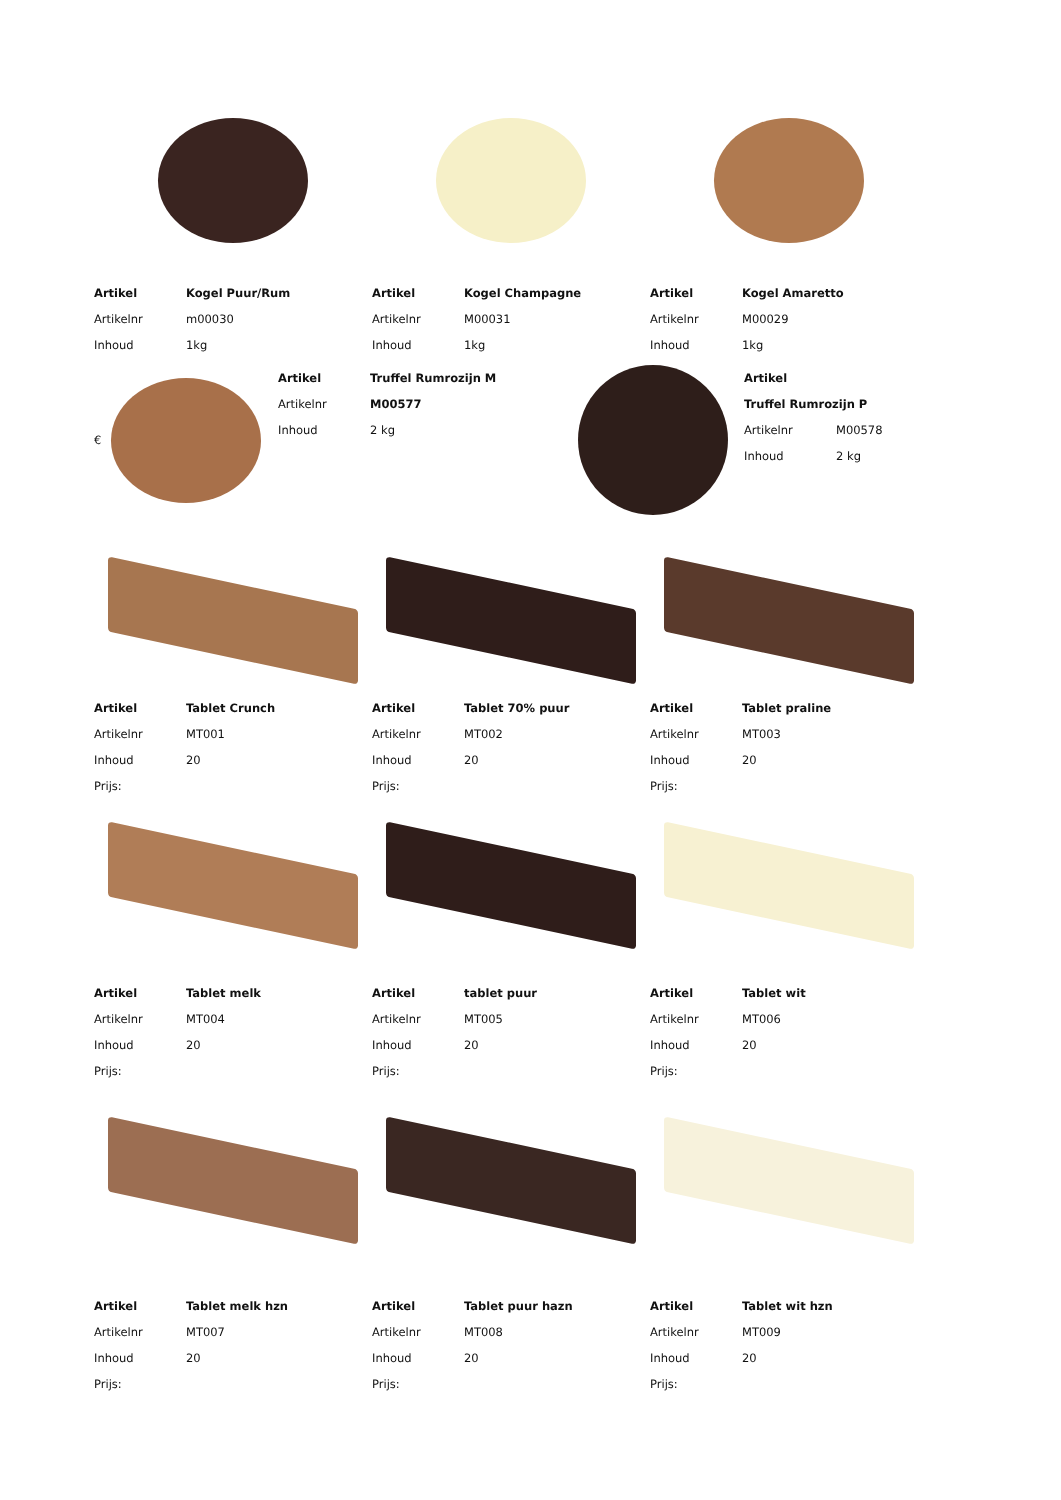Artikel Kogel Puur/Rum
Artikelnr m00030
Inhoud 1kg
Artikel Kogel Champagne
Artikelnr M00031
Inhoud 1kg
Artikel Kogel Amaretto
Artikelnr M00029
Inhoud 1kg
€
Artikel Truffel Rumrozijn M
Artikelnr M00577
Inhoud 2 kg
Artikel
Truffel Rumrozijn P
Artikelnr M00578
Inhoud 2 kg
Artikel Tablet Crunch
Artikelnr MT001
Inhoud 20
Prijs:
Artikel Tablet 70% puur
Artikelnr MT002
Inhoud 20
Prijs:
Artikel Tablet praline
Artikelnr MT003
Inhoud 20
Prijs:
Artikel Tablet melk
Artikelnr MT004
Inhoud 20
Prijs:
Artikel tablet puur
Artikelnr MT005
Inhoud 20
Prijs:
Artikel Tablet wit
Artikelnr MT006
Inhoud 20
Prijs:
Artikel Tablet melk hzn
Artikelnr MT007
Inhoud 20
Prijs:
Artikel Tablet puur hazn
Artikelnr MT008
Inhoud 20
Prijs:
Artikel Tablet wit hzn
Artikelnr MT009
Inhoud 20
Prijs: